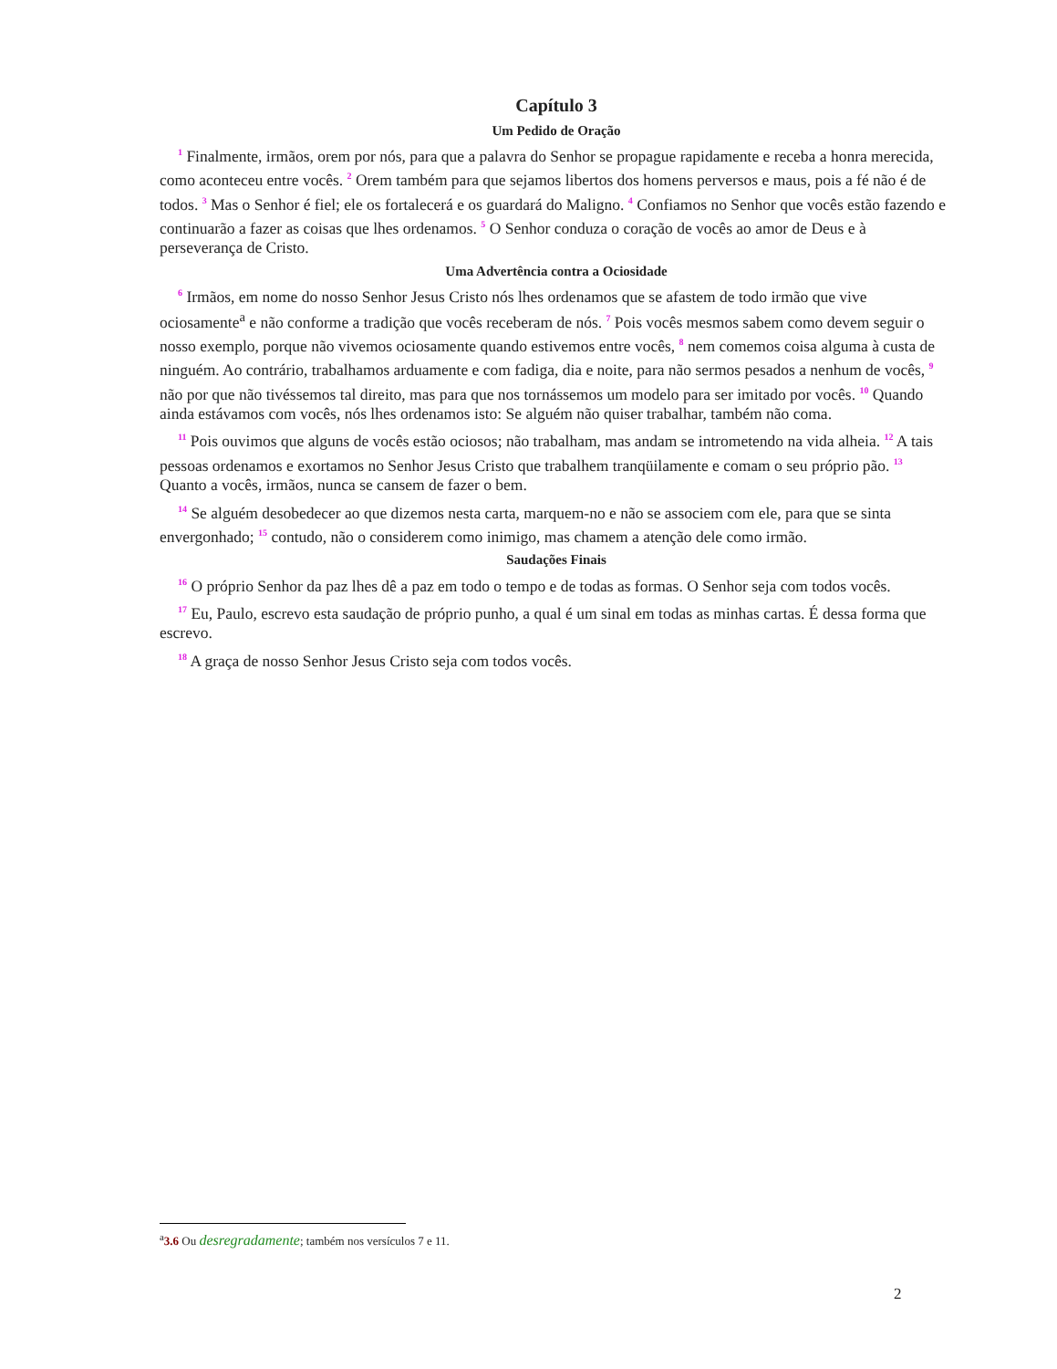Capítulo 3
Um Pedido de Oração
<sup>1</sup> Finalmente, irmãos, orem por nós, para que a palavra do Senhor se propague rapidamente e receba a honra merecida, como aconteceu entre vocês. <sup>2</sup> Orem também para que sejamos libertos dos homens perversos e maus, pois a fé não é de todos. <sup>3</sup> Mas o Senhor é fiel; ele os fortalecerá e os guardará do Maligno. <sup>4</sup> Confiamos no Senhor que vocês estão fazendo e continuarão a fazer as coisas que lhes ordenamos. <sup>5</sup> O Senhor conduza o coração de vocês ao amor de Deus e à perseverança de Cristo.
Uma Advertência contra a Ociosidade
<sup>6</sup> Irmãos, em nome do nosso Senhor Jesus Cristo nós lhes ordenamos que se afastem de todo irmão que vive ociosamente<sup>a</sup> e não conforme a tradição que vocês receberam de nós. <sup>7</sup> Pois vocês mesmos sabem como devem seguir o nosso exemplo, porque não vivemos ociosamente quando estivemos entre vocês, <sup>8</sup> nem comemos coisa alguma à custa de ninguém. Ao contrário, trabalhamos arduamente e com fadiga, dia e noite, para não sermos pesados a nenhum de vocês, <sup>9</sup> não por que não tivéssemos tal direito, mas para que nos tornássemos um modelo para ser imitado por vocês. <sup>10</sup> Quando ainda estávamos com vocês, nós lhes ordenamos isto: Se alguém não quiser trabalhar, também não coma.
<sup>11</sup> Pois ouvimos que alguns de vocês estão ociosos; não trabalham, mas andam se intrometendo na vida alheia. <sup>12</sup> A tais pessoas ordenamos e exortamos no Senhor Jesus Cristo que trabalhem tranqüilamente e comam o seu próprio pão. <sup>13</sup> Quanto a vocês, irmãos, nunca se cansem de fazer o bem.
<sup>14</sup> Se alguém desobedecer ao que dizemos nesta carta, marquem-no e não se associem com ele, para que se sinta envergonhado; <sup>15</sup> contudo, não o considerem como inimigo, mas chamem a atenção dele como irmão.
Saudações Finais
<sup>16</sup> O próprio Senhor da paz lhes dê a paz em todo o tempo e de todas as formas. O Senhor seja com todos vocês.
<sup>17</sup> Eu, Paulo, escrevo esta saudação de próprio punho, a qual é um sinal em todas as minhas cartas. É dessa forma que escrevo.
<sup>18</sup> A graça de nosso Senhor Jesus Cristo seja com todos vocês.
<sup>a</sup> 3.6 Ou desregradamente; também nos versículos 7 e 11.
2